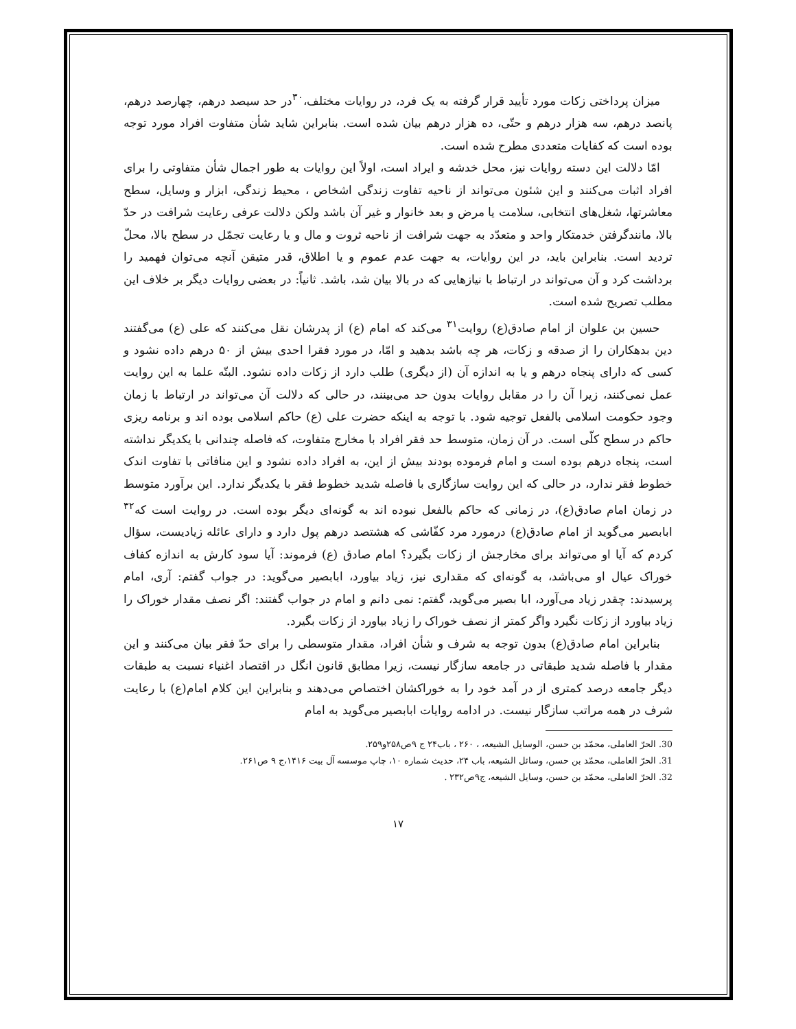میزان پرداختی زکات مورد تأیید قرار گرفته به یک فرد، در روایات مختلف،<sup>۳۰</sup>در حد سیصد درهم، چهارصد درهم، پانصد درهم، سه هزار درهم و حتّی، ده هزار درهم بیان شده است. بنابراین شاید شأن متفاوت افراد مورد توجه بوده است که کفایات متعددی مطرح شده است.
امّا دلالت این دسته روایات نیز، محل خدشه و ایراد است، اولاً این روایات به طور اجمال شأن متفاوتی را برای افراد اثبات می‌کنند و این شئون می‌تواند از ناحیه تفاوت زندگی اشخاص ، محیط زندگی، ابزار و وسایل، سطح معاشرتها، شغل‌های انتخابی، سلامت یا مرض و بعد خانوار و غیر آن باشد ولکن دلالت عرفی رعایت شرافت در حدّ بالا، مانندگرفتن خدمتکار واحد و متعدّد به جهت شرافت از ناحیه ثروت و مال و یا رعایت تجمّل در سطح بالا، محلّ تردید است. بنابراین باید، در این روایات، به جهت عدم عموم و یا اطلاق، قدر متیقن آنچه می‌توان فهمید را برداشت کرد و آن می‌تواند در ارتباط با نیازهایی که در بالا بیان شد، باشد. ثانیاً: در بعضی روایات دیگر بر خلاف این مطلب تصریح شده است.
حسین بن علوان از امام صادق(ع) روایت<sup>۳۱</sup> می‌کند که امام (ع) از پدرشان نقل می‌کنند که علی (ع) می‌گفتند دین بدهکاران را از صدقه و زکات، هر چه باشد بدهید و امّا، در مورد فقرا احدی بیش از ۵۰ درهم داده نشود و کسی که دارای پنجاه درهم و یا به اندازه آن (از دیگری) طلب دارد از زکات داده نشود. البتّه علما به این روایت عمل نمی‌کنند، زیرا آن را در مقابل روایات بدون حد می‌بینند، در حالی که دلالت آن می‌تواند در ارتباط با زمان وجود حکومت اسلامی بالفعل توجیه شود. با توجه به اینکه حضرت علی (ع) حاکم اسلامی بوده اند و برنامه ریزی حاکم در سطح کلّی است. در آن زمان، متوسط حد فقر افراد با مخارج متفاوت، که فاصله چندانی با یکدیگر نداشته است، پنجاه درهم بوده است و امام فرموده بودند بیش از این، به افراد داده نشود و این منافاتی با تفاوت اندک خطوط فقر ندارد، در حالی که این روایت سازگاری با فاصله شدید خطوط فقر با یکدیگر ندارد. این برآورد متوسط در زمان امام صادق(ع)، در زمانی که حاکم بالفعل نبوده اند به گونه‌ای دیگر بوده است. در روایت است که<sup>۳۲</sup> ابابصیر می‌گوید از امام صادق(ع) درمورد مرد کفّاشی که هشتصد درهم پول دارد و دارای عائله زیادیست، سؤال کردم که آیا او می‌تواند برای مخارجش از زکات بگیرد؟ امام صادق (ع) فرموند: آیا سود کارش به اندازه کفاف خوراک عیال او می‌باشد، به گونه‌ای که مقداری نیز، زیاد بیاورد، ابابصیر می‌گوید: در جواب گفتم: آری، امام پرسیدند: چقدر زیاد می‌آورد، ابا بصیر می‌گوید، گفتم: نمی دانم و امام در جواب گفتند: اگر نصف مقدار خوراک را زیاد بیاورد از زکات نگیرد واگر کمتر از نصف خوراک را زیاد بیاورد از زکات بگیرد.
بنابراین امام صادق(ع) بدون توجه به شرف و شأن افراد، مقدار متوسطی را برای حدّ فقر بیان می‌کنند و این مقدار با فاصله شدید طبقاتی در جامعه سازگار نیست، زیرا مطابق قانون انگل در اقتصاد اغنیاء نسبت به طبقات دیگر جامعه درصد کمتری از در آمد خود را به خوراکشان اختصاص می‌دهند و بنابراین این کلام امام(ع) با رعایت شرف در همه مراتب سازگار نیست. در ادامه روایات ابابصیر می‌گوید به امام
30. الحرّ العاملی، محمّد بن حسن، الوسایل الشیعه، ، ۲۶۰ ، باب۲۴ ج ۹ص۲۵۸و۲۵۹.
31. الحرّ العاملی، محمّد بن حسن، وسائل الشیعه، باب ۲۴، حدیث شماره ۱۰، چاپ موسسه آل بیت ۱۴۱۶،ج ۹ ص۲۶۱.
32. الحرّ العاملی، محمّد بن حسن، وسایل الشیعه، ج۹ص۲۳۲ .
۱۷